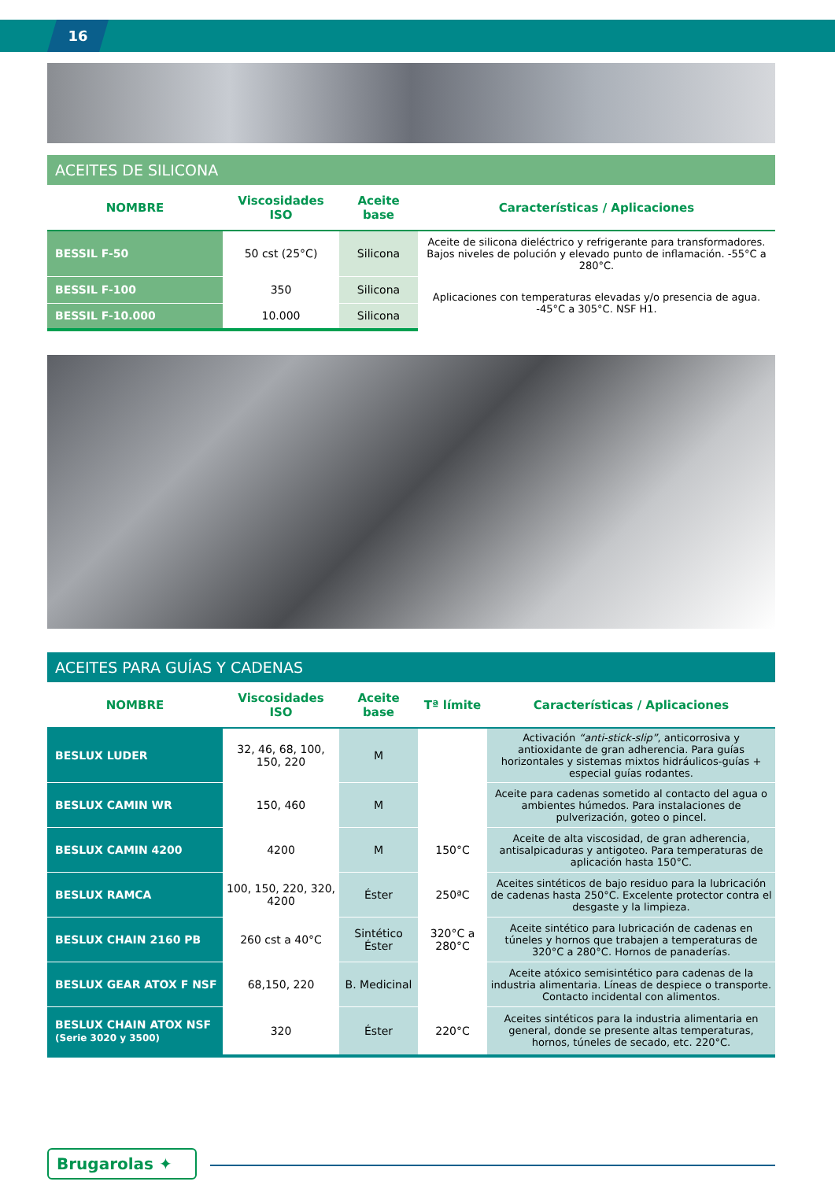16
| ACEITES DE SILICONA | | | |
| NOMBRE | Viscosidades ISO | Aceite base | Características / Aplicaciones |
| BESSIL F-50 | 50 cst (25°C) | Silicona | Aceite de silicona dieléctrico y refrigerante para transformadores. Bajos niveles de polución y elevado punto de inflamación. -55°C a 280°C. |
| BESSIL F-100 | 350 | Silicona | Aplicaciones con temperaturas elevadas y/o presencia de agua. -45°C a 305°C. NSF H1. |
| BESSIL F-10.000 | 10.000 | Silicona | |
| ACEITES PARA GUÍAS Y CADENAS | | | | |
| NOMBRE | Viscosidades ISO | Aceite base | Tª límite | Características / Aplicaciones |
| BESLUX LUDER | 32, 46, 68, 100, 150, 220 | M | | Activación “anti-stick-slip” , anticorrosiva y antioxidante de gran adherencia. Para guías horizontales y sistemas mixtos hidráulicos-guías + especial guías rodantes. |
| BESLUX CAMIN WR | 150, 460 | M | | Aceite para cadenas sometido al contacto del agua o ambientes húmedos. Para instalaciones de pulverización, goteo o pincel. |
| BESLUX CAMIN 4200 | 4200 | M | 150°C | Aceite de alta viscosidad, de gran adherencia, antisalpicaduras y antigoteo. Para temperaturas de aplicación hasta 150°C. |
| BESLUX RAMCA | 100, 150, 220, 320, 4200 | Éster | 250ªC | Aceites sintéticos de bajo residuo para la lubricación de cadenas hasta 250°C. Excelente protector contra el desgaste y la limpieza. |
| BESLUX CHAIN 2160 PB | 260 cst a 40°C | Sintético Éster | 320°C a 280°C | Aceite sintético para lubricación de cadenas en túneles y hornos que trabajen a temperaturas de 320°C a 280°C. Hornos de panaderías. |
| BESLUX GEAR ATOX F NSF | 68,150, 220 | B. Medicinal | | Aceite atóxico semisintético para cadenas de la industria alimentaria. Líneas de despiece o transporte. Contacto incidental con alimentos. |
| BESLUX CHAIN ATOX NSF (Serie 3020 y 3500) | 320 | Éster | 220°C | Aceites sintéticos para la industria alimentaria en general, donde se presente altas temperaturas, hornos, túneles de secado, etc. 220°C. |
Brugarolas ✦